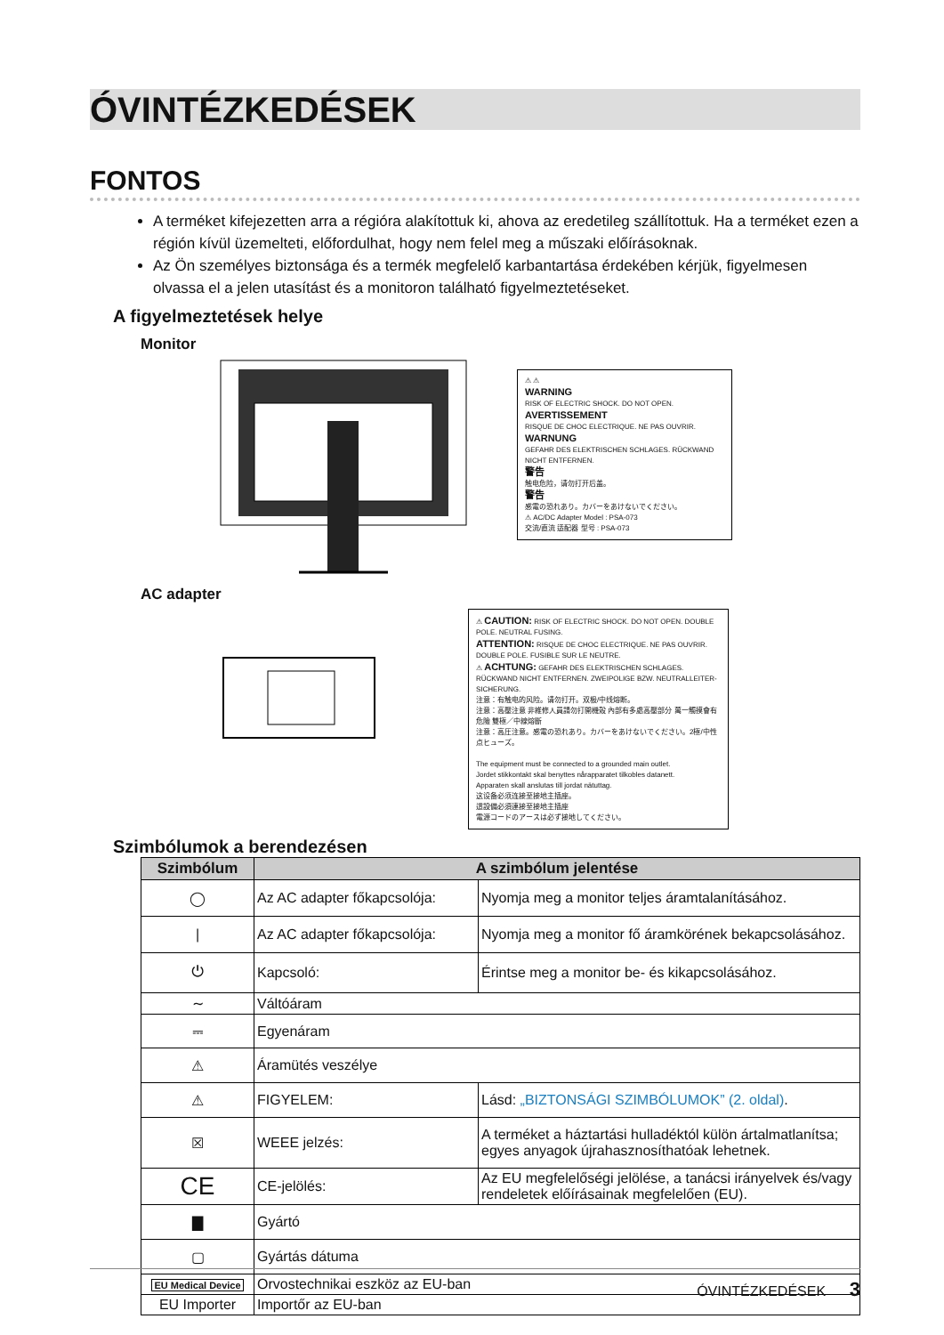ÓVINTÉZKEDÉSEK
FONTOS
A terméket kifejezetten arra a régióra alakítottuk ki, ahova az eredetileg szállítottuk. Ha a terméket ezen a régión kívül üzemelteti, előfordulhat, hogy nem felel meg a műszaki előírásoknak.
Az Ön személyes biztonsága és a termék megfelelő karbantartása érdekében kérjük, figyelmesen olvassa el a jelen utasítást és a monitoron található figyelmeztetéseket.
A figyelmeztetések helye
Monitor
⚠ ⚠
WARNING
RISK OF ELECTRIC SHOCK. DO NOT OPEN.
AVERTISSEMENT
RISQUE DE CHOC ELECTRIQUE. NE PAS OUVRIR.
WARNUNG
GEFAHR DES ELEKTRISCHEN SCHLAGES. RÜCKWAND NICHT ENTFERNEN.
警告
触电危险，请勿打开后盖。
警告
感電の恐れあり。カバーをあけないでください。
⚠ AC/DC Adapter Model : PSA-073
交流/直流 适配器 型号 : PSA-073
AC adapter
⚠ CAUTION: RISK OF ELECTRIC SHOCK. DO NOT OPEN. DOUBLE POLE. NEUTRAL FUSING.
ATTENTION: RISQUE DE CHOC ELECTRIQUE. NE PAS OUVRIR. DOUBLE POLE. FUSIBLE SUR LE NEUTRE.
⚠ ACHTUNG: GEFAHR DES ELEKTRISCHEN SCHLAGES. RÜCKWAND NICHT ENTFERNEN. ZWEIPOLIGE BZW. NEUTRALLEITER-SICHERUNG.
注意：有触电的风险。请勿打开。双极/中线熔断。
注意：高壓注意 非維修人員請勿打開機殼 內部有多處高壓部分 萬一觸摸會有危險 雙極／中線熔斷
注意：高圧注意。感電の恐れあり。カバーをあけないでください。2極/中性点ヒューズ。
The equipment must be connected to a grounded main outlet.
Jordet stikkontakt skal benyttes nårapparatet tilkobles datanett.
Apparaten skall anslutas till jordat nätuttag.
这设备必须连接至接地主插座。
這設備必須連接至接地主插座
電源コードのアースは必ず接地してください。
Szimbólumok a berendezésen
| Szimbólum | A szimbólum jelentése | |
| --- | --- | --- |
| ◯ | Az AC adapter főkapcsolója: | Nyomja meg a monitor teljes áramtalanításához. |
| / | Az AC adapter főkapcsolója: | Nyomja meg a monitor fő áramkörének bekapcsolásához. |
| ⏻ | Kapcsoló: | Érintse meg a monitor be- és kikapcsolásához. |
| ∼ | Váltóáram | |
| ⎓ | Egyenáram | |
| ⚠ | Áramütés veszélye | |
| ⚠ | FIGYELEM: | Lásd: „BIZTONSÁGI SZIMBÓLUMOK” (2. oldal) . |
| ☒ | WEEE jelzés: | A terméket a háztartási hulladéktól külön ártalmatlanítsa; egyes anyagok újrahasznosíthatóak lehetnek. |
| CE | CE-jelölés: | Az EU megfelelőségi jelölése, a tanácsi irányelvek és/vagy rendeletek előírásainak megfelelően (EU). |
| ▇ | Gyártó | |
| ▢ | Gyártás dátuma | |
| EU Medical Device | Orvostechnikai eszköz az EU-ban | |
| EU Importer | Importőr az EU-ban | |
ÓVINTÉZKEDÉSEK 3